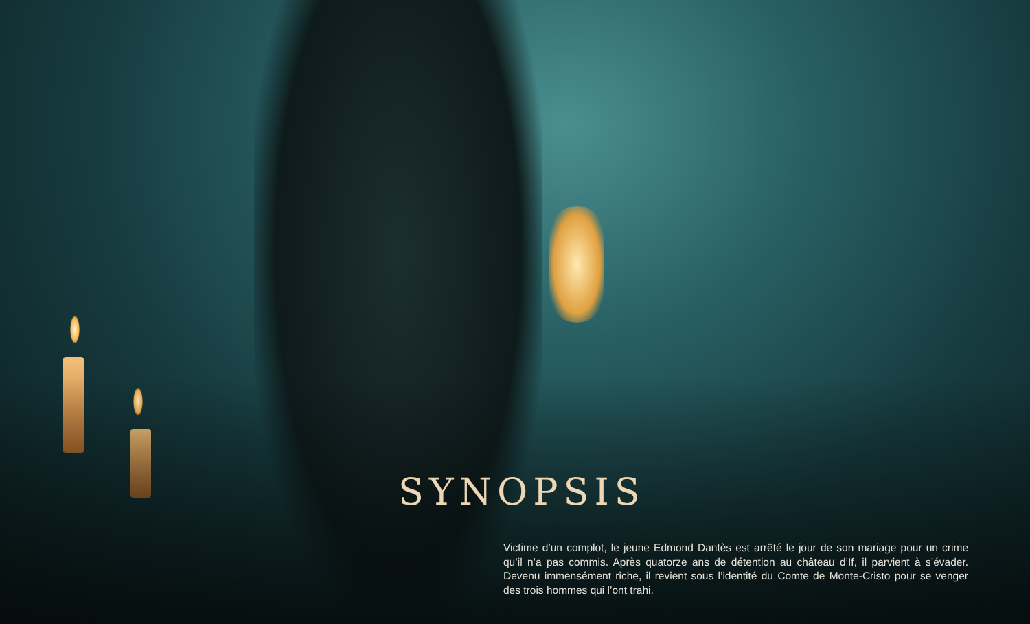SYNOPSIS
Victime d’un complot, le jeune Edmond Dantès est arrêté le jour de son mariage pour un crime qu’il n’a pas commis. Après quatorze ans de détention au château d’If, il parvient à s’évader. Devenu immensément riche, il revient sous l’identité du Comte de Monte-Cristo pour se venger des trois hommes qui l’ont trahi.